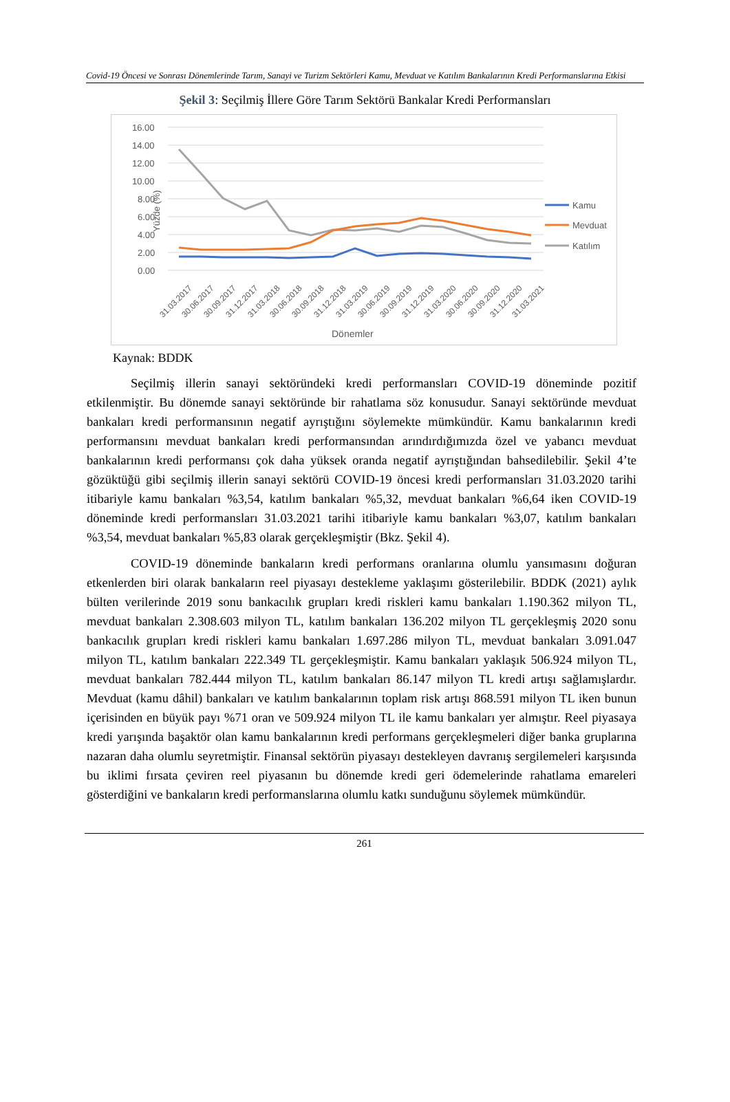Covid-19 Öncesi ve Sonrası Dönemlerinde Tarım, Sanayi ve Turizm Sektörleri Kamu, Mevduat ve Katılım Bankalarının Kredi Performanslarına Etkisi
Şekil 3: Seçilmiş İllere Göre Tarım Sektörü Bankalar Kredi Performansları
16.00
14.00
12.00
10.00
8.00
6.00
4.00
2.00
0.00
Yüzde (%)
Kamu
Mevduat
Katılım
31.03.2017
30.06.2017
30.09.2017
31.12.2017
31.03.2018
30.06.2018
30.09.2018
31.12.2018
31.03.2019
30.06.2019
30.09.2019
31.12.2019
31.03.2020
30.06.2020
30.09.2020
31.12.2020
31.03.2021
Dönemler
Kaynak: BDDK
Seçilmiş illerin sanayi sektöründeki kredi performansları COVID-19 döneminde pozitif etkilenmiştir. Bu dönemde sanayi sektöründe bir rahatlama söz konusudur. Sanayi sektöründe mevduat bankaları kredi performansının negatif ayrıştığını söylemekte mümkündür. Kamu bankalarının kredi performansını mevduat bankaları kredi performansından arındırdığımızda özel ve yabancı mevduat bankalarının kredi performansı çok daha yüksek oranda negatif ayrıştığından bahsedilebilir. Şekil 4’te gözüktüğü gibi seçilmiş illerin sanayi sektörü COVID-19 öncesi kredi performansları 31.03.2020 tarihi itibariyle kamu bankaları %3,54, katılım bankaları %5,32, mevduat bankaları %6,64 iken COVID-19 döneminde kredi performansları 31.03.2021 tarihi itibariyle kamu bankaları %3,07, katılım bankaları %3,54, mevduat bankaları %5,83 olarak gerçekleşmiştir (Bkz. Şekil 4).
COVID-19 döneminde bankaların kredi performans oranlarına olumlu yansımasını doğuran etkenlerden biri olarak bankaların reel piyasayı destekleme yaklaşımı gösterilebilir. BDDK (2021) aylık bülten verilerinde 2019 sonu bankacılık grupları kredi riskleri kamu bankaları 1.190.362 milyon TL, mevduat bankaları 2.308.603 milyon TL, katılım bankaları 136.202 milyon TL gerçekleşmiş 2020 sonu bankacılık grupları kredi riskleri kamu bankaları 1.697.286 milyon TL, mevduat bankaları 3.091.047 milyon TL, katılım bankaları 222.349 TL gerçekleşmiştir. Kamu bankaları yaklaşık 506.924 milyon TL, mevduat bankaları 782.444 milyon TL, katılım bankaları 86.147 milyon TL kredi artışı sağlamışlardır. Mevduat (kamu dâhil) bankaları ve katılım bankalarının toplam risk artışı 868.591 milyon TL iken bunun içerisinden en büyük payı %71 oran ve 509.924 milyon TL ile kamu bankaları yer almıştır. Reel piyasaya kredi yarışında başaktör olan kamu bankalarının kredi performans gerçekleşmeleri diğer banka gruplarına nazaran daha olumlu seyretmiştir. Finansal sektörün piyasayı destekleyen davranış sergilemeleri karşısında bu iklimi fırsata çeviren reel piyasanın bu dönemde kredi geri ödemelerinde rahatlama emareleri gösterdiğini ve bankaların kredi performanslarına olumlu katkı sunduğunu söylemek mümkündür.
261